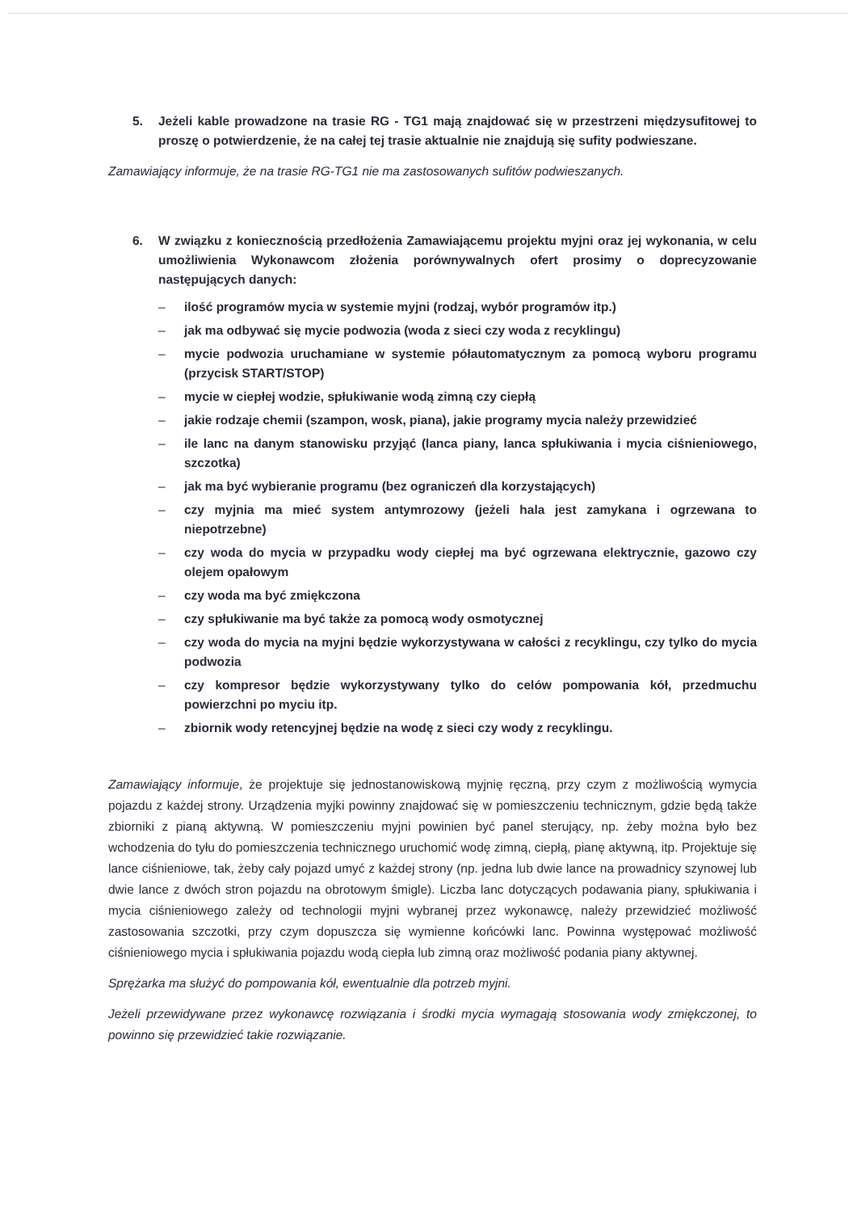5. Jeżeli kable prowadzone na trasie RG - TG1 mają znajdować się w przestrzeni międzysufitowej to proszę o potwierdzenie, że na całej tej trasie aktualnie nie znajdują się sufity podwieszane.
Zamawiający informuje, że na trasie RG-TG1 nie ma zastosowanych sufitów podwieszanych.
6. W związku z koniecznością przedłożenia Zamawiającemu projektu myjni oraz jej wykonania, w celu umożliwienia Wykonawcom złożenia porównywalnych ofert prosimy o doprecyzowanie następujących danych:
– ilość programów mycia w systemie myjni (rodzaj, wybór programów itp.)
– jak ma odbywać się mycie podwozia (woda z sieci czy woda z recyklingu)
– mycie podwozia uruchamiane w systemie półautomatycznym za pomocą wyboru programu (przycisk START/STOP)
– mycie w ciepłej wodzie, spłukiwanie wodą zimną czy ciepłą
– jakie rodzaje chemii (szampon, wosk, piana), jakie programy mycia należy przewidzieć
– ile lanc na danym stanowisku przyjąć (lanca piany, lanca spłukiwania i mycia ciśnieniowego, szczotka)
– jak ma być wybieranie programu (bez ograniczeń dla korzystających)
– czy myjnia ma mieć system antymrozowy (jeżeli hala jest zamykana i ogrzewana to niepotrzebne)
– czy woda do mycia w przypadku wody ciepłej ma być ogrzewana elektrycznie, gazowo czy olejem opałowym
– czy woda ma być zmiękczona
– czy spłukiwanie ma być także za pomocą wody osmotycznej
– czy woda do mycia na myjni będzie wykorzystywana w całości z recyklingu, czy tylko do mycia podwozia
– czy kompresor będzie wykorzystywany tylko do celów pompowania kół, przedmuchu powierzchni po myciu itp.
– zbiornik wody retencyjnej będzie na wodę z sieci czy wody z recyklingu.
Zamawiający informuje, że projektuje się jednostanowiskową myjnię ręczną, przy czym z możliwością wymycia pojazdu z każdej strony. Urządzenia myjki powinny znajdować się w pomieszczeniu technicznym, gdzie będą także zbiorniki z pianą aktywną. W pomieszczeniu myjni powinien być panel sterujący, np. żeby można było bez wchodzenia do tyłu do pomieszczenia technicznego uruchomić wodę zimną, ciepłą, pianę aktywną, itp. Projektuje się lance ciśnieniowe, tak, żeby cały pojazd umyć z każdej strony (np. jedna lub dwie lance na prowadnicy szynowej lub dwie lance z dwóch stron pojazdu na obrotowym śmigle). Liczba lanc dotyczących podawania piany, spłukiwania i mycia ciśnieniowego zależy od technologii myjni wybranej przez wykonawcę, należy przewidzieć możliwość zastosowania szczotki, przy czym dopuszcza się wymienne końcówki lanc. Powinna występować możliwość ciśnieniowego mycia i spłukiwania pojazdu wodą ciepła lub zimną oraz możliwość podania piany aktywnej.
Sprężarka ma służyć do pompowania kół, ewentualnie dla potrzeb myjni.
Jeżeli przewidywane przez wykonawcę rozwiązania i środki mycia wymagają stosowania wody zmiękczonej, to powinno się przewidzieć takie rozwiązanie.